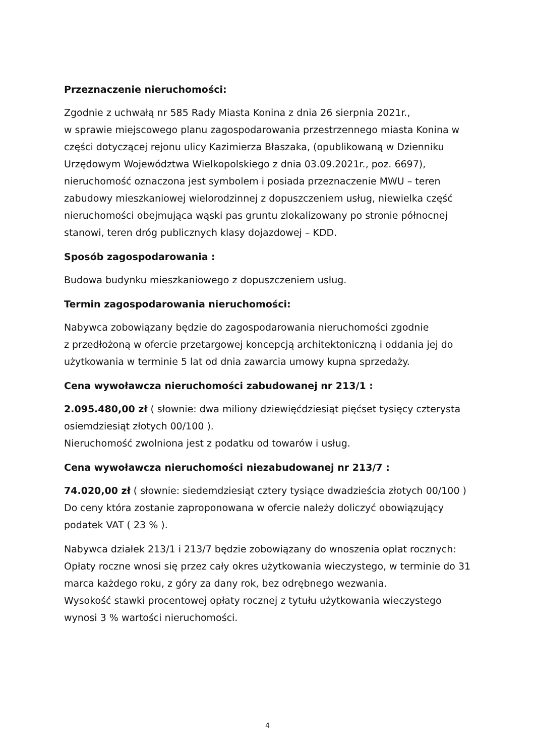Przeznaczenie nieruchomości:
Zgodnie z uchwałą nr 585 Rady Miasta Konina z dnia 26 sierpnia 2021r.,
w sprawie miejscowego planu zagospodarowania przestrzennego miasta Konina w części dotyczącej rejonu ulicy Kazimierza Błaszaka, (opublikowaną w Dzienniku Urzędowym Województwa Wielkopolskiego z dnia 03.09.2021r., poz. 6697), nieruchomość oznaczona jest symbolem i posiada przeznaczenie MWU – teren zabudowy mieszkaniowej wielorodzinnej z dopuszczeniem usług, niewielka część nieruchomości obejmująca wąski pas gruntu zlokalizowany po stronie północnej stanowi, teren dróg publicznych klasy dojazdowej – KDD.
Sposób zagospodarowania :
Budowa budynku mieszkaniowego z dopuszczeniem usług.
Termin zagospodarowania nieruchomości:
Nabywca zobowiązany będzie do zagospodarowania nieruchomości zgodnie
z przedłożoną w ofercie przetargowej koncepcją architektoniczną i oddania jej do użytkowania w terminie 5 lat od dnia zawarcia umowy kupna sprzedaży.
Cena wywoławcza nieruchomości zabudowanej nr 213/1 :
2.095.480,00 zł ( słownie: dwa miliony dziewięćdziesiąt pięćset tysięcy czterysta osiemdziesiąt złotych 00/100 ).
Nieruchomość zwolniona jest z podatku od towarów i usług.
Cena wywoławcza nieruchomości niezabudowanej nr 213/7 :
74.020,00 zł ( słownie: siedemdziesiąt cztery tysiące dwadzieścia złotych 00/100 )
Do ceny która zostanie zaproponowana w ofercie należy doliczyć obowiązujący podatek VAT ( 23 % ).
Nabywca działek 213/1 i 213/7 będzie zobowiązany do wnoszenia opłat rocznych:
Opłaty roczne wnosi się przez cały okres użytkowania wieczystego, w terminie do 31 marca każdego roku, z góry za dany rok, bez odrębnego wezwania.
Wysokość stawki procentowej opłaty rocznej z tytułu użytkowania wieczystego wynosi 3 % wartości nieruchomości.
4